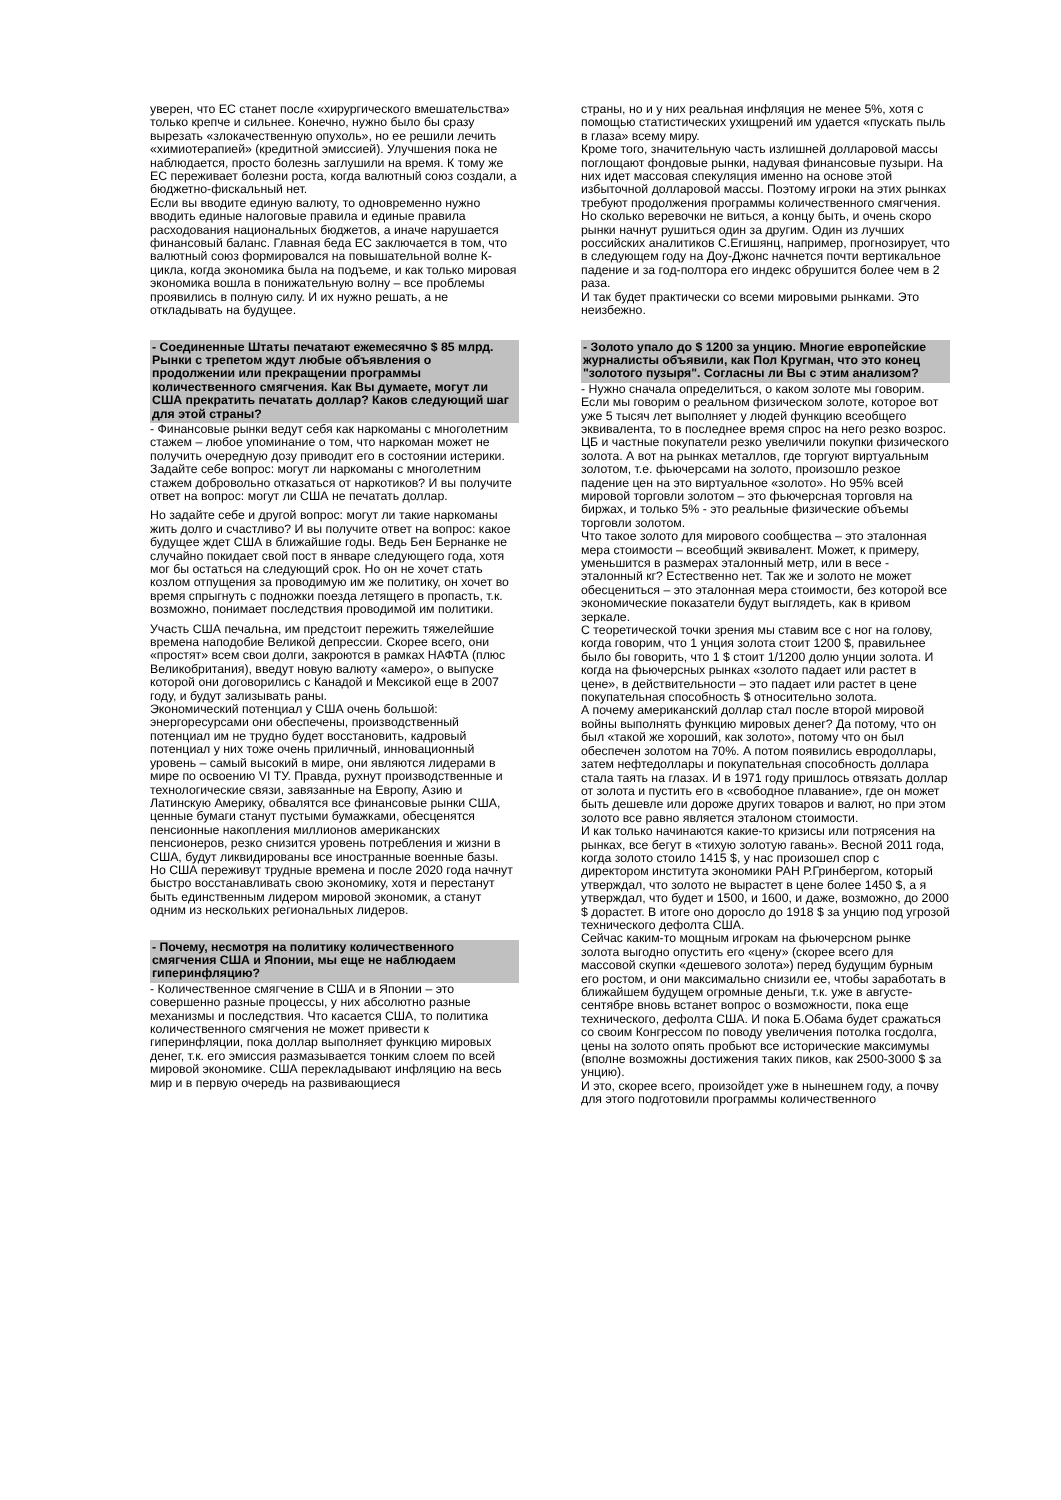уверен, что ЕС станет после «хирургического вмешательства» только крепче и сильнее. Конечно, нужно было бы сразу вырезать «злокачественную опухоль», но ее решили лечить «химиотерапией» (кредитной эмиссией). Улучшения пока не наблюдается, просто болезнь заглушили на время. К тому же ЕС переживает болезни роста, когда валютный союз создали, а бюджетно-фискальный нет.
Если вы вводите единую валюту, то одновременно нужно вводить единые налоговые правила и единые правила расходования национальных бюджетов, а иначе нарушается финансовый баланс. Главная беда ЕС заключается в том, что валютный союз формировался на повышательной волне К-цикла, когда экономика была на подъеме, и как только мировая экономика вошла в понижательную волну – все проблемы проявились в полную силу. И их нужно решать, а не откладывать на будущее.
- Соединенные Штаты печатают ежемесячно $ 85 млрд. Рынки с трепетом ждут любые объявления о продолжении или прекращении программы количественного смягчения. Как Вы думаете, могут ли США прекратить печатать доллар? Каков следующий шаг для этой страны?
- Финансовые рынки ведут себя как наркоманы с многолетним стажем – любое упоминание о том, что наркоман может не получить очередную дозу приводит его в состоянии истерики. Задайте себе вопрос: могут ли наркоманы с многолетним стажем добровольно отказаться от наркотиков? И вы получите ответ на вопрос: могут ли США не печатать доллар.
Но задайте себе и другой вопрос: могут ли такие наркоманы жить долго и счастливо? И вы получите ответ на вопрос: какое будущее ждет США в ближайшие годы. Ведь Бен Бернанке не случайно покидает свой пост в январе следующего года, хотя мог бы остаться на следующий срок. Но он не хочет стать козлом отпущения за проводимую им же политику, он хочет во время спрыгнуть с подножки поезда летящего в пропасть, т.к. возможно, понимает последствия проводимой им политики.
Участь США печальна, им предстоит пережить тяжелейшие времена наподобие Великой депрессии. Скорее всего, они «простят» всем свои долги, закроются в рамках НАФТА (плюс Великобритания), введут новую валюту «амеро», о выпуске которой они договорились с Канадой и Мексикой еще в 2007 году, и будут зализывать раны.
Экономический потенциал у США очень большой: энергоресурсами они обеспечены, производственный потенциал им не трудно будет восстановить, кадровый потенциал у них тоже очень приличный, инновационный уровень – самый высокий в мире, они являются лидерами в мире по освоению VI ТУ. Правда, рухнут производственные и технологические связи, завязанные на Европу, Азию и Латинскую Америку, обвалятся все финансовые рынки США, ценные бумаги станут пустыми бумажками, обесценятся пенсионные накопления миллионов американских пенсионеров, резко снизится уровень потребления и жизни в США, будут ликвидированы все иностранные военные базы.
Но США переживут трудные времена и после 2020 года начнут быстро восстанавливать свою экономику, хотя и перестанут быть единственным лидером мировой экономик, а станут одним из нескольких региональных лидеров.
- Почему, несмотря на политику количественного смягчения США и Японии, мы еще не наблюдаем гиперинфляцию?
- Количественное смягчение в США и в Японии – это совершенно разные процессы, у них абсолютно разные механизмы и последствия. Что касается США, то политика количественного смягчения не может привести к гиперинфляции, пока доллар выполняет функцию мировых денег, т.к. его эмиссия размазывается тонким слоем по всей мировой экономике. США перекладывают инфляцию на весь мир и в первую очередь на развивающиеся
страны, но и у них реальная инфляция не менее 5%, хотя с помощью статистических ухищрений им удается «пускать пыль в глаза» всему миру.
Кроме того, значительную часть излишней долларовой массы поглощают фондовые рынки, надувая финансовые пузыри. На них идет массовая спекуляция именно на основе этой избыточной долларовой массы. Поэтому игроки на этих рынках требуют продолжения программы количественного смягчения.
Но сколько веревочки не виться, а концу быть, и очень скоро рынки начнут рушиться один за другим. Один из лучших российских аналитиков С.Егишянц, например, прогнозирует, что в следующем году на Доу-Джонс начнется почти вертикальное падение и за год-полтора его индекс обрушится более чем в 2 раза.
И так будет практически со всеми мировыми рынками. Это неизбежно.
- Золото упало до $ 1200 за унцию. Многие европейские журналисты объявили, как Пол Кругман, что это конец "золотого пузыря". Согласны ли Вы с этим анализом?
- Нужно сначала определиться, о каком золоте мы говорим. Если мы говорим о реальном физическом золоте, которое вот уже 5 тысяч лет выполняет у людей функцию всеобщего эквивалента, то в последнее время спрос на него резко возрос. ЦБ и частные покупатели резко увеличили покупки физического золота. А вот на рынках металлов, где торгуют виртуальным золотом, т.е. фьючерсами на золото, произошло резкое падение цен на это виртуальное «золото». Но 95% всей мировой торговли золотом – это фьючерсная торговля на биржах, и только 5% - это реальные физические объемы торговли золотом.
Что такое золото для мирового сообщества – это эталонная мера стоимости – всеобщий эквивалент. Может, к примеру, уменьшится в размерах эталонный метр, или в весе - эталонный кг? Естественно нет. Так же и золото не может обесцениться – это эталонная мера стоимости, без которой все экономические показатели будут выглядеть, как в кривом зеркале.
С теоретической точки зрения мы ставим все с ног на голову, когда говорим, что 1 унция золота стоит 1200 $, правильнее было бы говорить, что 1 $ стоит 1/1200 долю унции золота. И когда на фьючерсных рынках «золото падает или растет в цене», в действительности – это падает или растет в цене покупательная способность $ относительно золота.
А почему американский доллар стал после второй мировой войны выполнять функцию мировых денег? Да потому, что он был «такой же хороший, как золото», потому что он был обеспечен золотом на 70%. А потом появились евродоллары, затем нефтедоллары и покупательная способность доллара стала таять на глазах. И в 1971 году пришлось отвязать доллар от золота и пустить его в «свободное плавание», где он может быть дешевле или дороже других товаров и валют, но при этом золото все равно является эталоном стоимости.
И как только начинаются какие-то кризисы или потрясения на рынках, все бегут в «тихую золотую гавань». Весной 2011 года, когда золото стоило 1415 $, у нас произошел спор с директором института экономики РАН Р.Гринбергом, который утверждал, что золото не вырастет в цене более 1450 $, а я утверждал, что будет и 1500, и 1600, и даже, возможно, до 2000 $ дорастет. В итоге оно доросло до 1918 $ за унцию под угрозой технического дефолта США.
Сейчас каким-то мощным игрокам на фьючерсном рынке золота выгодно опустить его «цену» (скорее всего для массовой скупки «дешевого золота») перед будущим бурным его ростом, и они максимально снизили ее, чтобы заработать в ближайшем будущем огромные деньги, т.к. уже в августе-сентябре вновь встанет вопрос о возможности, пока еще технического, дефолта США. И пока Б.Обама будет сражаться со своим Конгрессом по поводу увеличения потолка госдолга, цены на золото опять пробьют все исторические максимумы (вполне возможны достижения таких пиков, как 2500-3000 $ за унцию).
И это, скорее всего, произойдет уже в нынешнем году, а почву для этого подготовили программы количественного